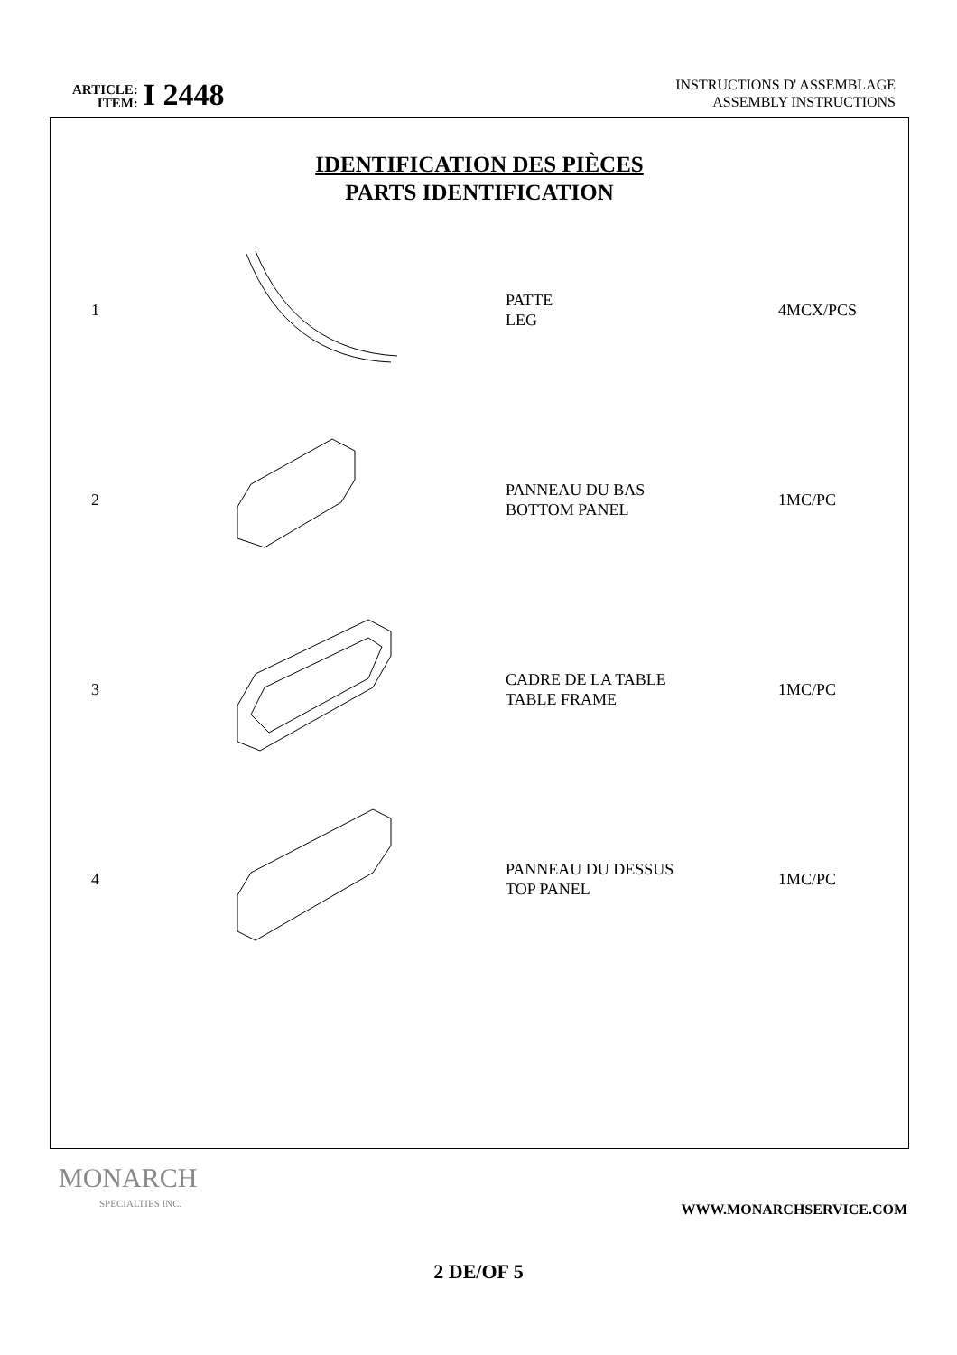ARTICLE:
ITEM:
I 2448
INSTRUCTIONS D' ASSEMBLAGE
ASSEMBLY INSTRUCTIONS
IDENTIFICATION DES PIÈCES
PARTS IDENTIFICATION
| 1 | | PATTE LEG | 4MCX/PCS |
| 2 | | PANNEAU DU BAS BOTTOM PANEL | 1MC/PC |
| 3 | | CADRE DE LA TABLE TABLE FRAME | 1MC/PC |
| 4 | | PANNEAU DU DESSUS TOP PANEL | 1MC/PC |
MONARCH
SPECIALTIES INC.
WWW.MONARCHSERVICE.COM
2 DE/OF 5